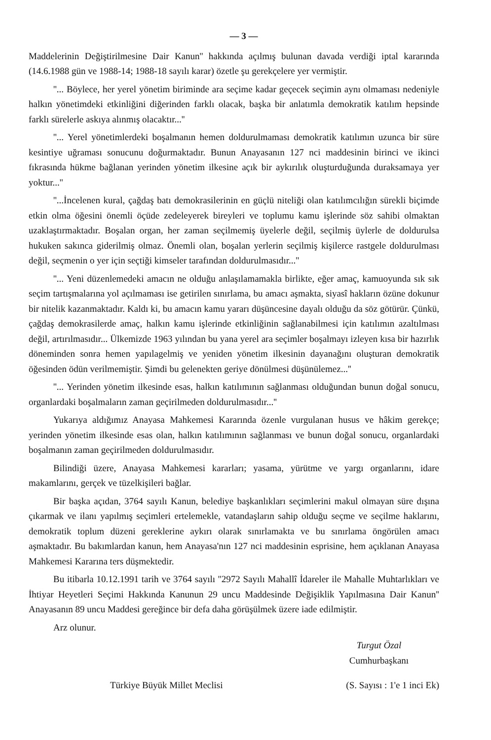— 3 —
Maddelerinin Değiştirilmesine Dair Kanun'' hakkında açılmış bulunan davada verdiği iptal kararında (14.6.1988 gün ve 1988-14; 1988-18 sayılı karar) özetle şu gerekçelere yer vermiştir.
''... Böylece, her yerel yönetim biriminde ara seçime kadar geçecek seçimin aynı olmaması nedeniyle halkın yönetimdeki etkinliğini diğerinden farklı olacak, başka bir anlatımla demokratik katılım hepsinde farklı sürelerle askıya alınmış olacaktır...''
''... Yerel yönetimlerdeki boşalmanın hemen doldurulmaması demokratik katılımın uzunca bir süre kesintiye uğraması sonucunu doğurmaktadır. Bunun Anayasanın 127 nci maddesinin birinci ve ikinci fıkrasında hükme bağlanan yerinden yönetim ilkesine açık bir aykırılık oluşturduğunda duraksamaya yer yoktur...''
''...İncelenen kural, çağdaş batı demokrasilerinin en güçlü niteliği olan katılımcılığın sürekli biçimde etkin olma öğesini önemli öçüde zedeleyerek bireyleri ve toplumu kamu işlerinde söz sahibi olmaktan uzaklaştırmaktadır. Boşalan organ, her zaman seçilmemiş üyelerle değil, seçilmiş üylerle de doldurulsa hukuken sakınca giderilmiş olmaz. Önemli olan, boşalan yerlerin seçilmiş kişilerce rastgele doldurulması değil, seçmenin o yer için seçtiği kimseler tarafından doldurulmasıdır...''
''... Yeni düzenlemedeki amacın ne olduğu anlaşılamamakla birlikte, eğer amaç, kamuoyunda sık sık seçim tartışmalarına yol açılmaması ise getirilen sınırlama, bu amacı aşmakta, siyasî hakların özüne dokunur bir nitelik kazanmaktadır. Kaldı ki, bu amacın kamu yararı düşüncesine dayalı olduğu da söz götürür. Çünkü, çağdaş demokrasilerde amaç, halkın kamu işlerinde etkinliğinin sağlanabilmesi için katılımın azaltılması değil, artırılmasıdır... Ülkemizde 1963 yılından bu yana yerel ara seçimler boşalmayı izleyen kısa bir hazırlık döneminden sonra hemen yapılagelmiş ve yeniden yönetim ilkesinin dayanağını oluşturan demokratik öğesinden ödün verilmemiştir. Şimdi bu gelenekten geriye dönülmesi düşünülemez...''
''... Yerinden yönetim ilkesinde esas, halkın katılımının sağlanması olduğundan bunun doğal sonucu, organlardaki boşalmaların zaman geçirilmeden doldurulmasıdır...''
Yukarıya aldığımız Anayasa Mahkemesi Kararında özenle vurgulanan husus ve hâkim gerekçe; yerinden yönetim ilkesinde esas olan, halkın katılımının sağlanması ve bunun doğal sonucu, organlardaki boşalmanın zaman geçirilmeden doldurulmasıdır.
Bilindiği üzere, Anayasa Mahkemesi kararları; yasama, yürütme ve yargı organlarını, idare makamlarını, gerçek ve tüzelkişileri bağlar.
Bir başka açıdan, 3764 sayılı Kanun, belediye başkanlıkları seçimlerini makul olmayan süre dışına çıkarmak ve ilanı yapılmış seçimleri ertelemekle, vatandaşların sahip olduğu seçme ve seçilme haklarını, demokratik toplum düzeni gereklerine aykırı olarak sınırlamakta ve bu sınırlama öngörülen amacı aşmaktadır. Bu bakımlardan kanun, hem Anayasa'nın 127 nci maddesinin esprisine, hem açıklanan Anayasa Mahkemesi Kararına ters düşmektedir.
Bu itibarla 10.12.1991 tarih ve 3764 sayılı ''2972 Sayılı Mahallî İdareler ile Mahalle Muhtarlıkları ve İhtiyar Heyetleri Seçimi Hakkında Kanunun 29 uncu Maddesinde Değişiklik Yapılmasına Dair Kanun'' Anayasanın 89 uncu Maddesi gereğince bir defa daha görüşülmek üzere iade edilmiştir.
Arz olunur.
Turgut Özal
Cumhurbaşkanı
Türkiye Büyük Millet Meclisi (S. Sayısı : 1'e 1 inci Ek)